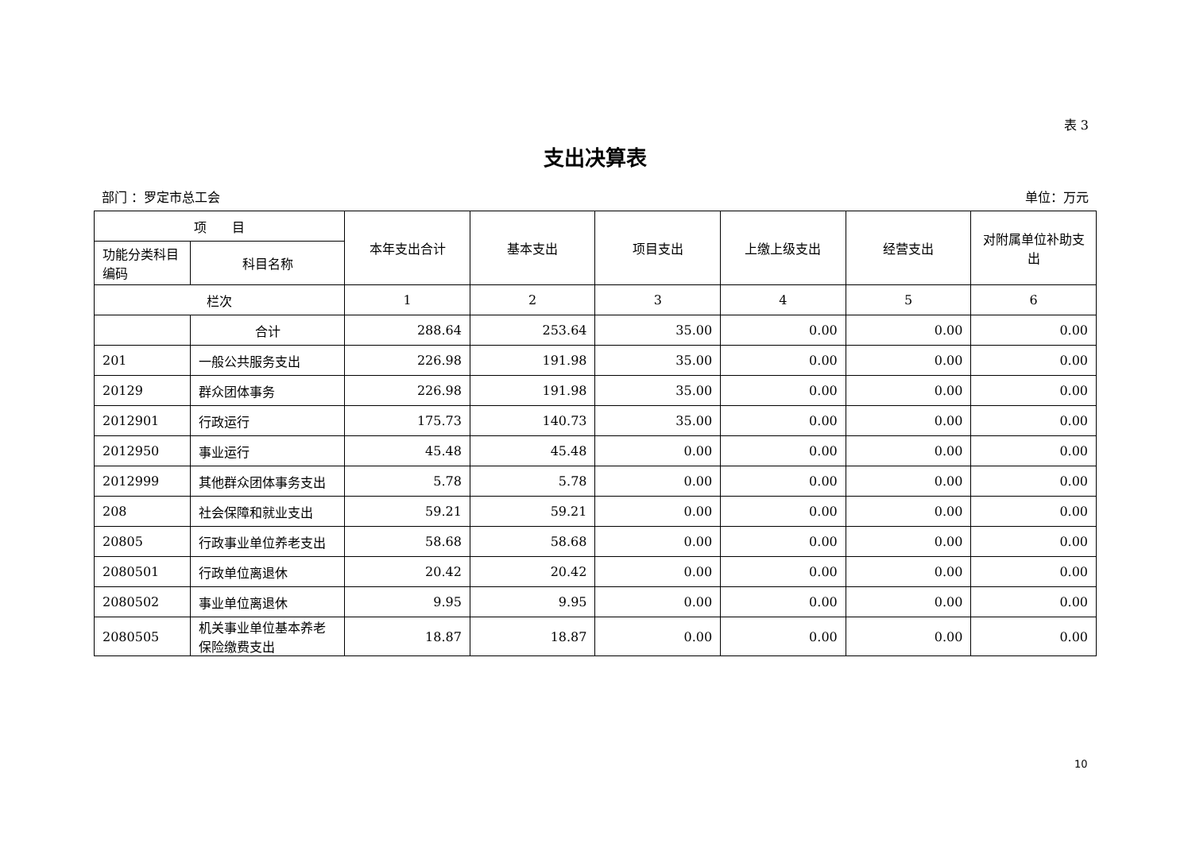表 3
支出决算表
部门 ：罗定市总工会 单位：万元
| 项 目 | | 本年支出合计 | 基本支出 | 项目支出 | 上缴上级支出 | 经营支出 | 对附属单位补助支出 |
| --- | --- | --- | --- | --- | --- | --- | --- |
| 功能分类科目编码 | 科目名称 | | | | | | |
| 栏次 | | 1 | 2 | 3 | 4 | 5 | 6 |
| | 合计 | 288.64 | 253.64 | 35.00 | 0.00 | 0.00 | 0.00 |
| 201 | 一般公共服务支出 | 226.98 | 191.98 | 35.00 | 0.00 | 0.00 | 0.00 |
| 20129 | 群众团体事务 | 226.98 | 191.98 | 35.00 | 0.00 | 0.00 | 0.00 |
| 2012901 | 行政运行 | 175.73 | 140.73 | 35.00 | 0.00 | 0.00 | 0.00 |
| 2012950 | 事业运行 | 45.48 | 45.48 | 0.00 | 0.00 | 0.00 | 0.00 |
| 2012999 | 其他群众团体事务支出 | 5.78 | 5.78 | 0.00 | 0.00 | 0.00 | 0.00 |
| 208 | 社会保障和就业支出 | 59.21 | 59.21 | 0.00 | 0.00 | 0.00 | 0.00 |
| 20805 | 行政事业单位养老支出 | 58.68 | 58.68 | 0.00 | 0.00 | 0.00 | 0.00 |
| 2080501 | 行政单位离退休 | 20.42 | 20.42 | 0.00 | 0.00 | 0.00 | 0.00 |
| 2080502 | 事业单位离退休 | 9.95 | 9.95 | 0.00 | 0.00 | 0.00 | 0.00 |
| 2080505 | 机关事业单位基本养老保险缴费支出 | 18.87 | 18.87 | 0.00 | 0.00 | 0.00 | 0.00 |
10